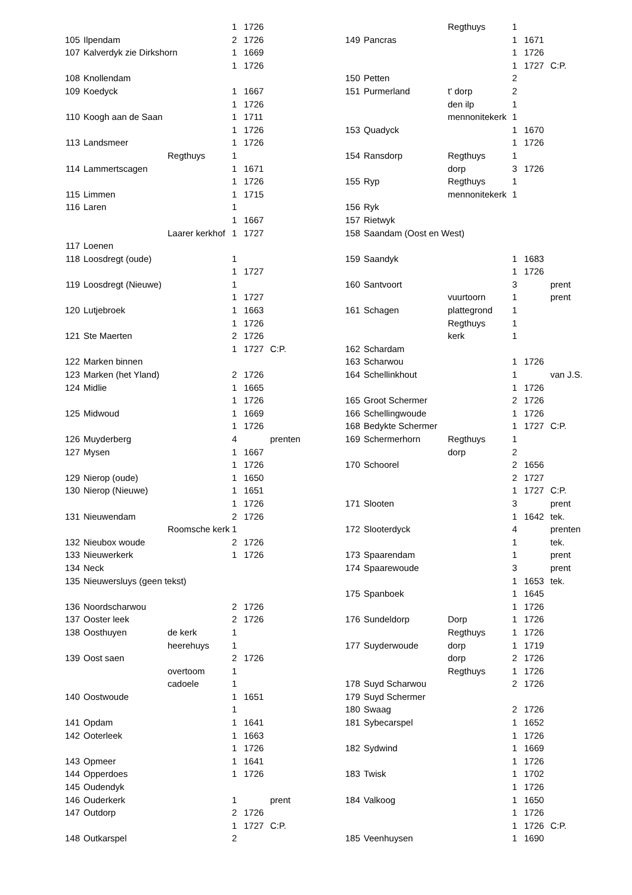| | | | 1 | 1726 | |
| 105 | Ilpendam | | 2 | 1726 | |
| 107 | Kalverdyk zie Dirkshorn | | 1 | 1669 | |
| | | | 1 | 1726 | |
| 108 | Knollendam | | | | |
| 109 | Koedyck | | 1 | 1667 | |
| | | | 1 | 1726 | |
| 110 | Koogh aan de Saan | | 1 | 1711 | |
| | | | 1 | 1726 | |
| 113 | Landsmeer | | 1 | 1726 | |
| | | Regthuys | 1 | | |
| 114 | Lammertscagen | | 1 | 1671 | |
| | | | 1 | 1726 | |
| 115 | Limmen | | 1 | 1715 | |
| 116 | Laren | | 1 | | |
| | | | 1 | 1667 | |
| | | Laarer kerkhof | 1 | 1727 | |
| 117 | Loenen | | | | |
| 118 | Loosdregt (oude) | | 1 | | |
| | | | 1 | 1727 | |
| 119 | Loosdregt (Nieuwe) | | 1 | | |
| | | | 1 | 1727 | |
| 120 | Lutjebroek | | 1 | 1663 | |
| | | | 1 | 1726 | |
| 121 | Ste Maerten | | 2 | 1726 | |
| | | | 1 | 1727 | C:P. |
| 122 | Marken binnen | | | | |
| 123 | Marken (het Yland) | | 2 | 1726 | |
| 124 | Midlie | | 1 | 1665 | |
| | | | 1 | 1726 | |
| 125 | Midwoud | | 1 | 1669 | |
| | | | 1 | 1726 | |
| 126 | Muyderberg | | 4 | | prenten |
| 127 | Mysen | | 1 | 1667 | |
| | | | 1 | 1726 | |
| 129 | Nierop (oude) | | 1 | 1650 | |
| 130 | Nierop (Nieuwe) | | 1 | 1651 | |
| | | | 1 | 1726 | |
| 131 | Nieuwendam | | 2 | 1726 | |
| | | Roomsche kerk | 1 | | |
| 132 | Nieubox woude | | 2 | 1726 | |
| 133 | Nieuwerkerk | | 1 | 1726 | |
| 134 | Neck | | | | |
| 135 | Nieuwersluys (geen tekst) | | | | |
| 136 | Noordscharwou | | 2 | 1726 | |
| 137 | Ooster leek | | 2 | 1726 | |
| 138 | Oosthuyen | de kerk | 1 | | |
| | | heerehuys | 1 | | |
| 139 | Oost saen | | 2 | 1726 | |
| | | overtoom | 1 | | |
| | | cadoele | 1 | | |
| 140 | Oostwoude | | 1 | 1651 | |
| | | | 1 | | |
| 141 | Opdam | | 1 | 1641 | |
| 142 | Ooterleek | | 1 | 1663 | |
| | | | 1 | 1726 | |
| 143 | Opmeer | | 1 | 1641 | |
| 144 | Opperdoes | | 1 | 1726 | |
| 145 | Oudendyk | | | | |
| 146 | Ouderkerk | | 1 | | prent |
| 147 | Outdorp | | 2 | 1726 | |
| | | | 1 | 1727 | C:P. |
| 148 | Outkarspel | | 2 | | |
| | | Regthuys | 1 | | |
| 149 | Pancras | | 1 | 1671 | |
| | | | 1 | 1726 | |
| | | | 1 | 1727 | C:P. |
| 150 | Petten | | 2 | | |
| 151 | Purmerland | t' dorp | 2 | | |
| | | den ilp | 1 | | |
| | | mennonitekerk | 1 | | |
| 153 | Quadyck | | 1 | 1670 | |
| | | | 1 | 1726 | |
| 154 | Ransdorp | Regthuys | 1 | | |
| | | dorp | 3 | 1726 | |
| 155 | Ryp | Regthuys | 1 | | |
| | | mennonitekerk | 1 | | |
| 156 | Ryk | | | | |
| 157 | Rietwyk | | | | |
| 158 | Saandam (Oost en West) | | | | |
| 159 | Saandyk | | 1 | 1683 | |
| | | | 1 | 1726 | |
| 160 | Santvoort | | 3 | | prent |
| | | vuurtoorn | 1 | | prent |
| 161 | Schagen | plattegrond | 1 | | |
| | | Regthuys | 1 | | |
| | | kerk | 1 | | |
| 162 | Schardam | | | | |
| 163 | Scharwou | | 1 | 1726 | |
| 164 | Schellinkhout | | 1 | | van J.S. |
| | | | 1 | 1726 | |
| 165 | Groot Schermer | | 2 | 1726 | |
| 166 | Schellingwoude | | 1 | 1726 | |
| 168 | Bedykte Schermer | | 1 | 1727 | C:P. |
| 169 | Schermerhorn | Regthuys | 1 | | |
| | | dorp | 2 | | |
| 170 | Schoorel | | 2 | 1656 | |
| | | | 2 | 1727 | |
| | | | 1 | 1727 | C:P. |
| 171 | Slooten | | 3 | | prent |
| | | | 1 | 1642 | tek. |
| 172 | Slooterdyck | | 4 | | prenten |
| | | | 1 | | tek. |
| 173 | Spaarendam | | 1 | | prent |
| 174 | Spaarewoude | | 3 | | prent |
| | | | 1 | 1653 | tek. |
| 175 | Spanboek | | 1 | 1645 | |
| | | | 1 | 1726 | |
| 176 | Sundeldorp | Dorp | 1 | 1726 | |
| | | Regthuys | 1 | 1726 | |
| 177 | Suyderwoude | dorp | 1 | 1719 | |
| | | dorp | 2 | 1726 | |
| | | Regthuys | 1 | 1726 | |
| 178 | Suyd Scharwou | | 2 | 1726 | |
| 179 | Suyd Schermer | | | | |
| 180 | Swaag | | 2 | 1726 | |
| 181 | Sybecarspel | | 1 | 1652 | |
| | | | 1 | 1726 | |
| 182 | Sydwind | | 1 | 1669 | |
| | | | 1 | 1726 | |
| 183 | Twisk | | 1 | 1702 | |
| | | | 1 | 1726 | |
| 184 | Valkoog | | 1 | 1650 | |
| | | | 1 | 1726 | |
| | | | 1 | 1726 | C:P. |
| 185 | Veenhuysen | | 1 | 1690 | |